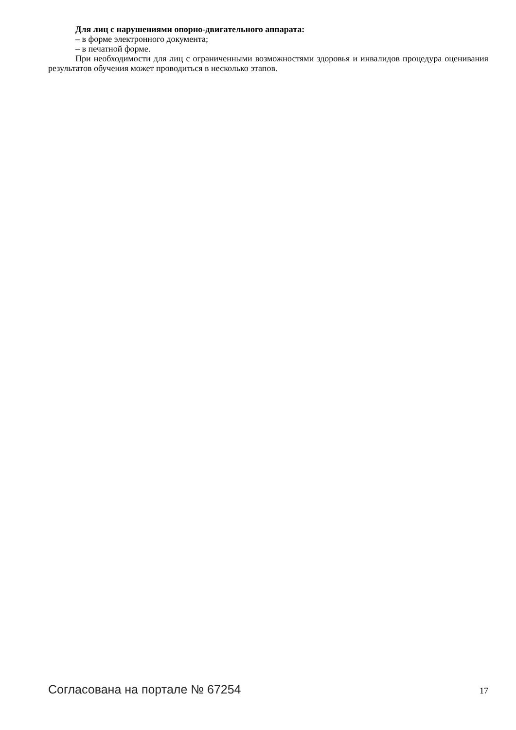Для лиц с нарушениями опорно-двигательного аппарата:
– в форме электронного документа;
– в печатной форме.
При необходимости для лиц с ограниченными возможностями здоровья и инвалидов процедура оценивания результатов обучения может проводиться в несколько этапов.
Согласована на портале № 67254 17